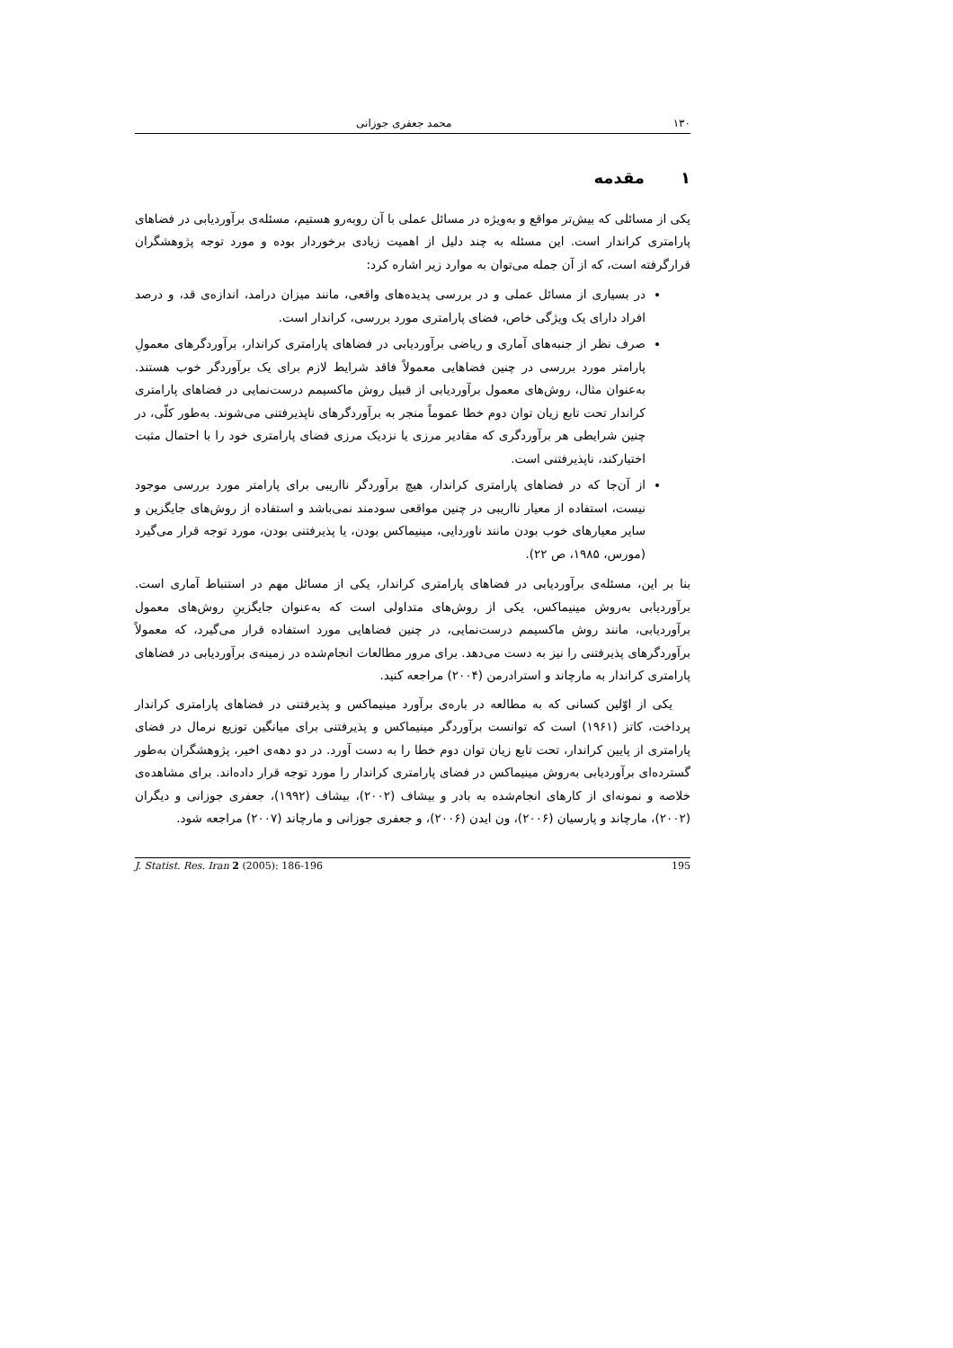۱۳۰ محمد جعفری جوزانی
۱مقدمه
یکی از مسائلی که بیش‌تر مواقع و به‌ویژه در مسائل عملی با آن روبه‌رو هستیم، مسئله‌ی برآوردیابی در فضاهای پارامتری کراندار است. این مسئله به چند دلیل از اهمیت زیادی برخوردار بوده و مورد توجه پژوهشگران قرارگرفته است، که از آن جمله می‌توان به موارد زیر اشاره کرد:
در بسیاری از مسائل عملی و در بررسی پدیده‌های واقعی، مانند میزان درامد، اندازه‌ی قد، و درصد افراد دارای یک ویژگی خاص، فضای پارامتری مورد بررسی، کراندار است.
صرف نظر از جنبه‌های آماری و ریاضی برآوردیابی در فضاهای پارامتری کراندار، برآوردگرهای معمولِ پارامتر مورد بررسی در چنین فضاهایی معمولاً فاقد شرایط لازم برای یک برآوردگر خوب هستند. به‌عنوان مثال، روش‌های معمول برآوردیابی از قبیل روش ماکسیمم درست‌نمایی در فضاهای پارامتری کراندار تحت تابع زیان توان دوم خطا عموماً منجر به برآوردگرهای ناپذیرفتنی می‌شوند. به‌طور کلّی، در چنین شرایطی هر برآوردگری که مقادیر مرزی یا نزدیک مرزی فضای پارامتری خود را با احتمال مثبت اختیارکند، ناپذیرفتنی است.
از آن‌جا که در فضاهای پارامتری کراندار، هیچ برآوردگر نااریبی برای پارامتر مورد بررسی موجود نیست، استفاده از معیار نااریبی در چنین مواقعی سودمند نمی‌باشد و استفاده از روش‌های جایگزین و سایر معیارهای خوب بودن مانند ناوردایی، مینیماکس بودن، یا پذیرفتنی بودن، مورد توجه قرار می‌گیرد (مورس، ۱۹۸۵، ص ۲۲).
بنا بر این، مسئله‌ی برآوردیابی در فضاهای پارامتری کراندار، یکی از مسائل مهم در استنباط آماری است. برآوردیابی به‌روش مینیماکس، یکی از روش‌های متداولی است که به‌عنوان جایگزینِ روش‌های معمول برآوردیابی، مانند روش ماکسیمم درست‌نمایی، در چنین فضاهایی مورد استفاده قرار می‌گیرد، که معمولاً برآوردگرهای پذیرفتنی را نیز به دست می‌دهد. برای مرور مطالعات انجام‌شده در زمینه‌ی برآوردیابی در فضاهای پارامتری کراندار به مارچاند و استرادرمن (۲۰۰۴) مراجعه کنید.
یکی از اوّلین کسانی که به مطالعه در باره‌ی برآورد مینیماکس و پذیرفتنی در فضاهای پارامتری کراندار پرداخت، کاتز (۱۹۶۱) است که توانست برآوردگر مینیماکس و پذیرفتنی برای میانگین توزیع نرمال در فضای پارامتری از پایین کراندار، تحت تابع زیان توان دوم خطا را به دست آورد. در دو دهه‌ی اخیر، پژوهشگران به‌طور گسترده‌ای برآوردیابی به‌روش مینیماکس در فضای پارامتری کراندار را مورد توجه قرار داده‌اند. برای مشاهده‌ی خلاصه و نمونه‌ای از کارهای انجام‌شده به بادر و بیشاف (۲۰۰۲)، بیشاف (۱۹۹۲)، جعفری جوزانی و دیگران (۲۰۰۲)، مارچاند و پارسیان (۲۰۰۶)، ون ایدن (۲۰۰۶)، و جعفری جوزانی و مارچاند (۲۰۰۷) مراجعه شود.
J. Statist. Res. Iran 2 (2005): 186-196 195